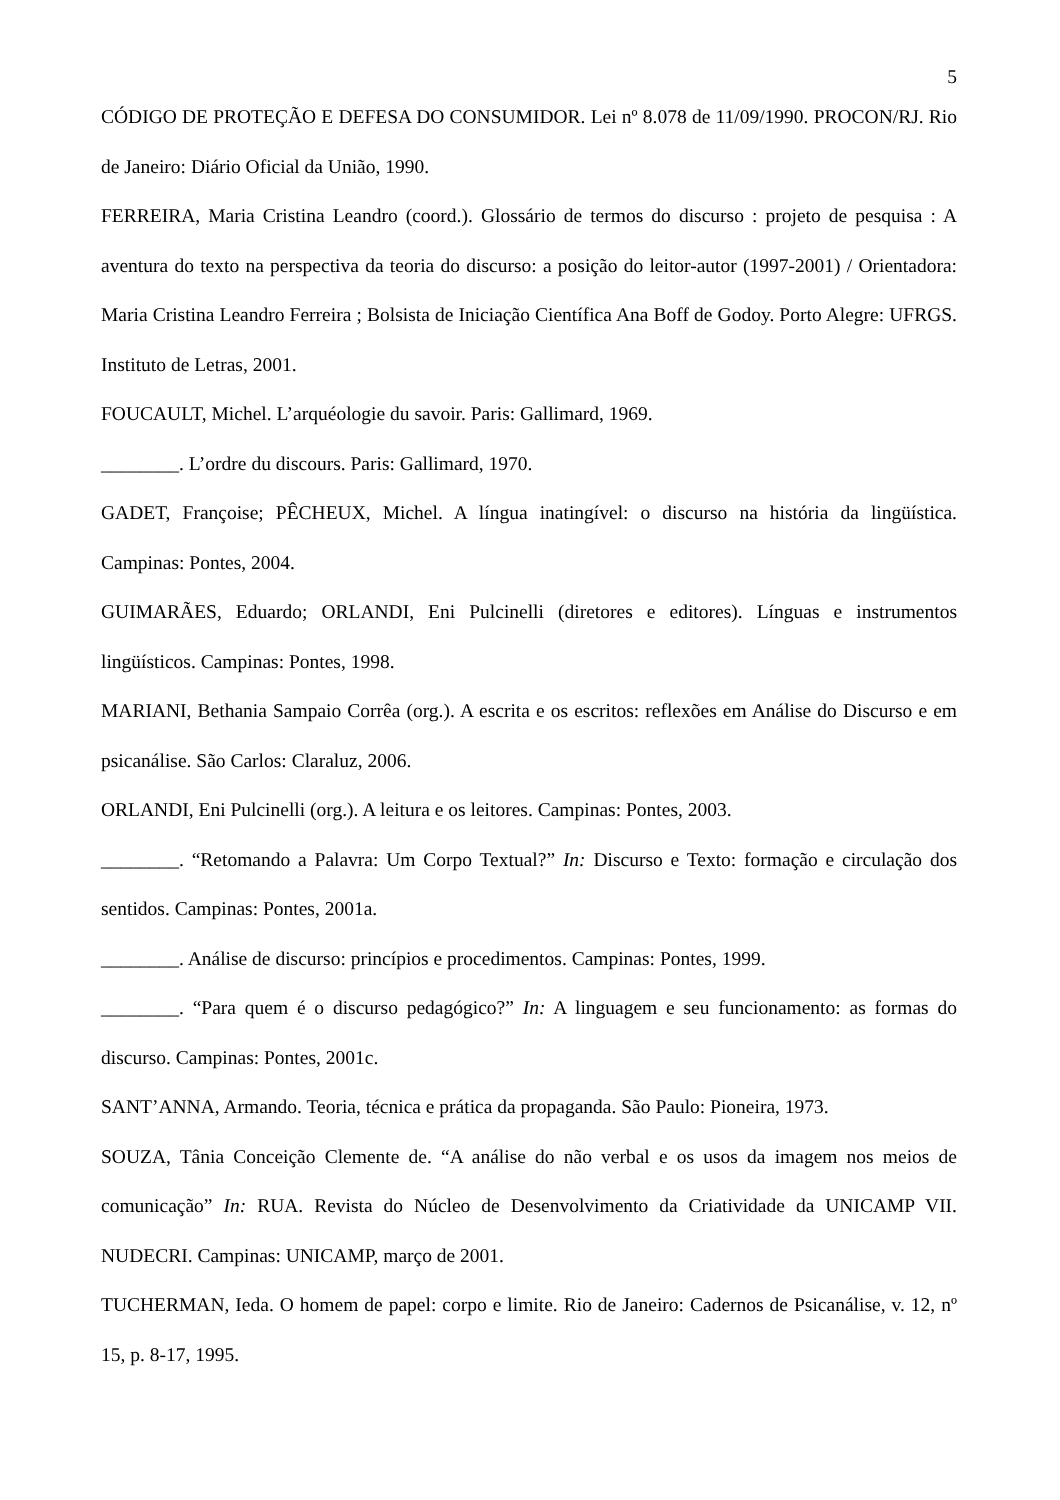5
CÓDIGO DE PROTEÇÃO E DEFESA DO CONSUMIDOR. Lei nº 8.078 de 11/09/1990. PROCON/RJ. Rio de Janeiro: Diário Oficial da União, 1990.
FERREIRA, Maria Cristina Leandro (coord.). Glossário de termos do discurso : projeto de pesquisa : A aventura do texto na perspectiva da teoria do discurso: a posição do leitor-autor (1997-2001) / Orientadora: Maria Cristina Leandro Ferreira ; Bolsista de Iniciação Científica Ana Boff de Godoy. Porto Alegre: UFRGS. Instituto de Letras, 2001.
FOUCAULT, Michel. L’arquéologie du savoir. Paris: Gallimard, 1969.
________. L’ordre du discours. Paris: Gallimard, 1970.
GADET, Françoise; PÊCHEUX, Michel. A língua inatingível: o discurso na história da lingüística. Campinas: Pontes, 2004.
GUIMARÃES, Eduardo; ORLANDI, Eni Pulcinelli (diretores e editores). Línguas e instrumentos lingüísticos. Campinas: Pontes, 1998.
MARIANI, Bethania Sampaio Corrêa (org.). A escrita e os escritos: reflexões em Análise do Discurso e em psicanálise. São Carlos: Claraluz, 2006.
ORLANDI, Eni Pulcinelli (org.). A leitura e os leitores. Campinas: Pontes, 2003.
________. “Retomando a Palavra: Um Corpo Textual?” In: Discurso e Texto: formação e circulação dos sentidos. Campinas: Pontes, 2001a.
________. Análise de discurso: princípios e procedimentos. Campinas: Pontes, 1999.
________. “Para quem é o discurso pedagógico?” In: A linguagem e seu funcionamento: as formas do discurso. Campinas: Pontes, 2001c.
SANT’ANNA, Armando. Teoria, técnica e prática da propaganda. São Paulo: Pioneira, 1973.
SOUZA, Tânia Conceição Clemente de. “A análise do não verbal e os usos da imagem nos meios de comunicação” In: RUA. Revista do Núcleo de Desenvolvimento da Criatividade da UNICAMP VII. NUDECRI. Campinas: UNICAMP, março de 2001.
TUCHERMAN, Ieda. O homem de papel: corpo e limite. Rio de Janeiro: Cadernos de Psicanálise, v. 12, nº 15, p. 8-17, 1995.